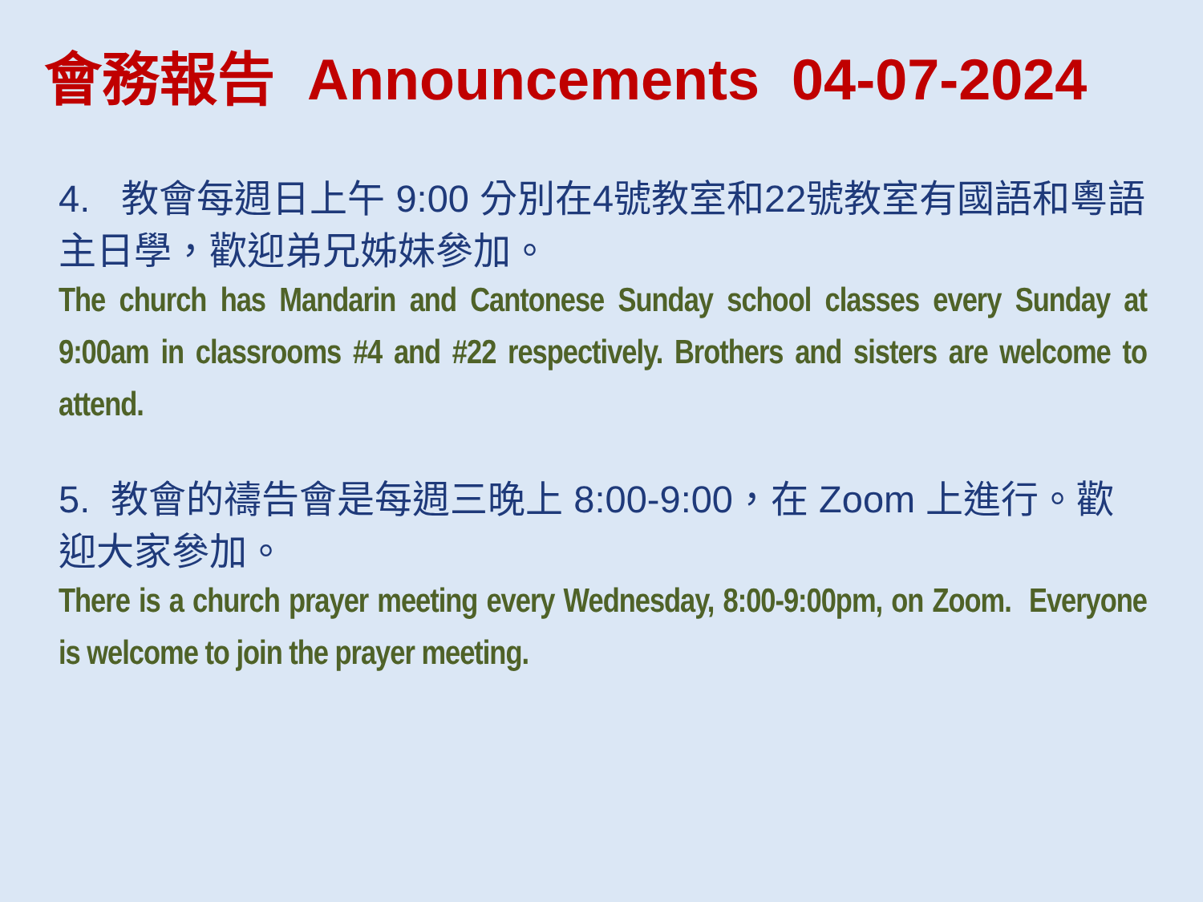會務報告 Announcements 04-07-2024
4. 教會每週日上午 9:00 分別在4號教室和22號教室有國語和粵語主日學，歡迎弟兄姊妹參加。
The church has Mandarin and Cantonese Sunday school classes every Sunday at 9:00am in classrooms #4 and #22 respectively. Brothers and sisters are welcome to attend.
5. 教會的禱告會是每週三晚上 8:00-9:00，在 Zoom 上進行。歡迎大家參加。
There is a church prayer meeting every Wednesday, 8:00-9:00pm, on Zoom. Everyone is welcome to join the prayer meeting.